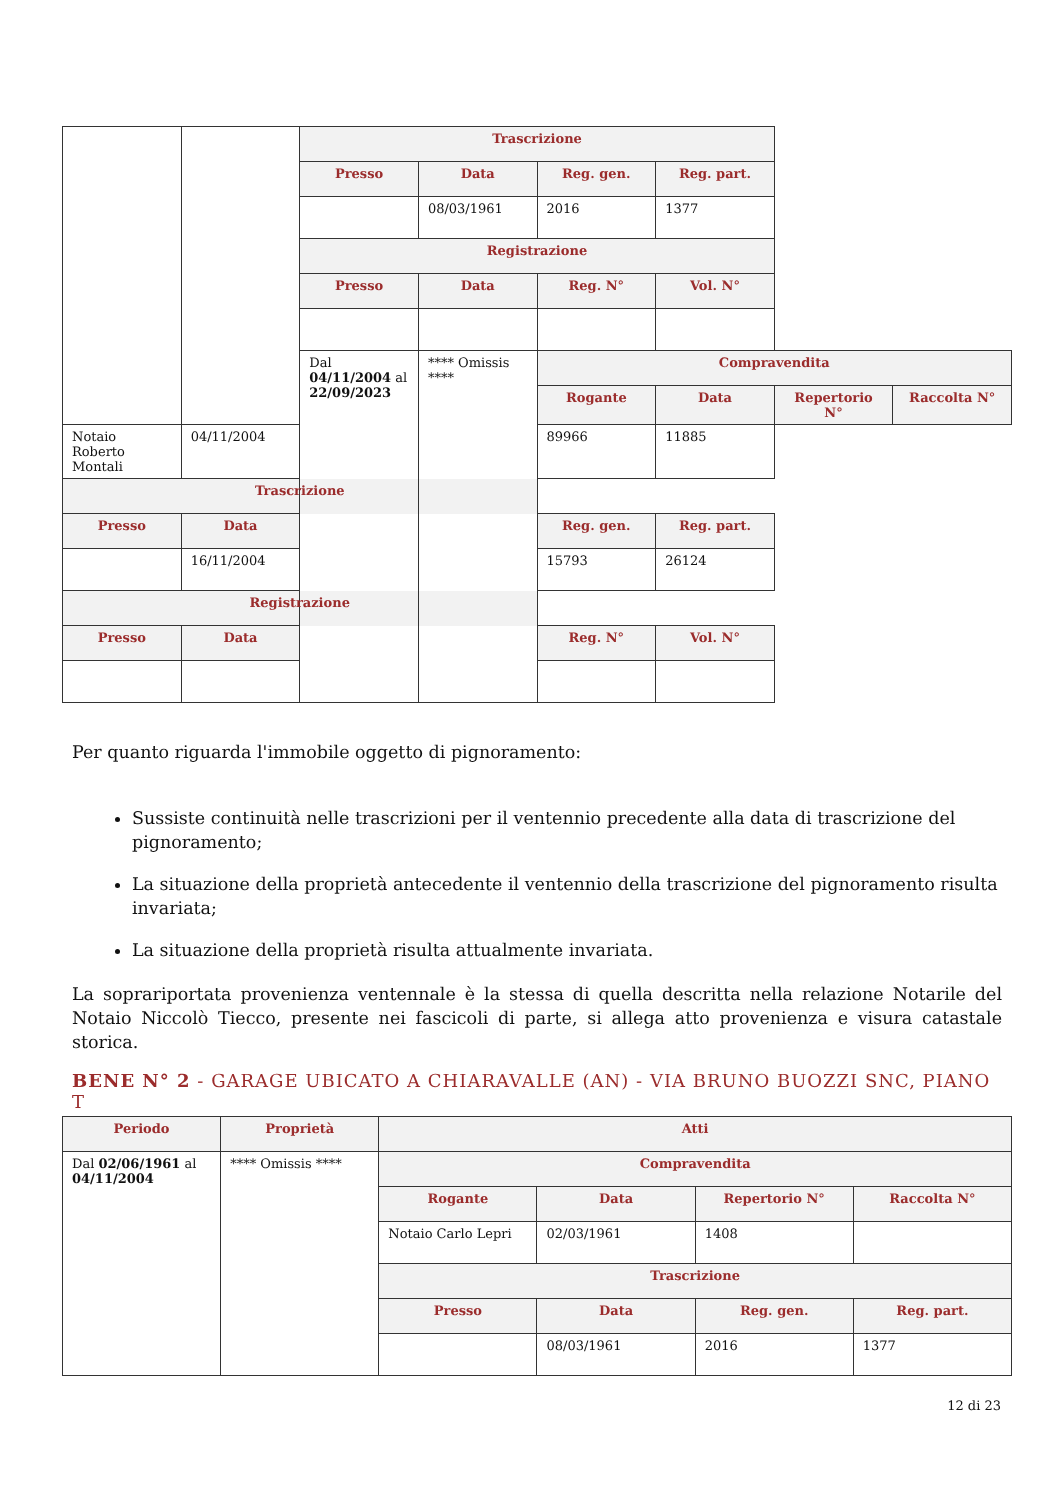| | | Trascrizione | | | | | |
| | | Presso | Data | Reg. gen. | Reg. part. | | |
| | | | 08/03/1961 | 2016 | 1377 | | |
| | | Registrazione | | | | | |
| | | Presso | Data | Reg. N° | Vol. N° | | |
| | | Dal 04/11/2004 al 22/09/2023 | **** Omissis **** | Compravendita | | | |
| | | | | Rogante | Data | Repertorio N° | Raccolta N° |
| Notaio Roberto Montali | 04/11/2004 | | | 89966 | 11885 | | |
| Trascrizione | | | | | | | |
| Presso | Data | | | Reg. gen. | Reg. part. | | |
| | 16/11/2004 | | | 15793 | 26124 | | |
| Registrazione | | | | | | | |
| Presso | Data | | | Reg. N° | Vol. N° | | |
Per quanto riguarda l'immobile oggetto di pignoramento:
Sussiste continuità nelle trascrizioni per il ventennio precedente alla data di trascrizione del pignoramento;
La situazione della proprietà antecedente il ventennio della trascrizione del pignoramento risulta invariata;
La situazione della proprietà risulta attualmente invariata.
La sopraripor­tata provenienza ventennale è la stessa di quella descritta nella relazione Notarile del Notaio Niccolò Tiecco, presente nei fascicoli di parte, si allega atto provenienza e visura catastale storica.
BENE N° 2 - GARAGE UBICATO A CHIARAVALLE (AN) - VIA BRUNO BUOZZI SNC, PIANO T
| Periodo | Proprietà | Atti | | | |
| --- | --- | --- | --- | --- | --- |
| Dal 02/06/1961 al 04/11/2004 | **** Omissis **** | Compravendita | | | |
| | | Rogante | Data | Repertorio N° | Raccolta N° |
| | | Notaio Carlo Lepri | 02/03/1961 | 1408 | |
| | | Trascrizione | | | |
| | | Presso | Data | Reg. gen. | Reg. part. |
| | | | 08/03/1961 | 2016 | 1377 |
12 di 23